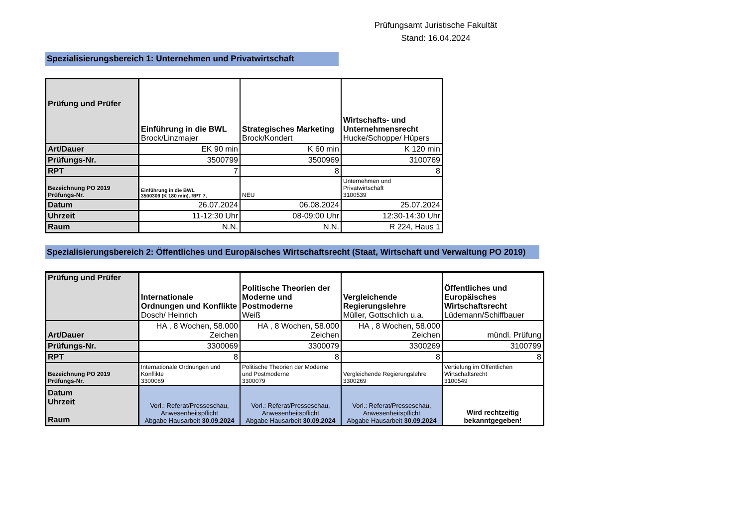Prüfungsamt Juristische Fakultät
Stand: 16.04.2024
Spezialisierungsbereich 1: Unternehmen und Privatwirtschaft
| Prüfung und Prüfer | Einführung in die BWL Brock/Linzmajer | Strategisches Marketing Brock/Kondert | Wirtschafts- und Unternehmensrecht Hucke/Schoppe/ Hüpers |
| Art/Dauer | EK 90 min | K 60 min | K 120 min |
| Prüfungs-Nr. | 3500799 | 3500969 | 3100769 |
| RPT | 7 | 8 | 8 |
| Bezeichnung PO 2019 Prüfungs-Nr. | Einführung in die BWL 3500309 (K 180 min), RPT 7, | NEU | Unternehmen und Privatwirtschaft 3100539 |
| Datum | 26.07.2024 | 06.08.2024 | 25.07.2024 |
| Uhrzeit | 11-12:30 Uhr | 08-09:00 Uhr | 12:30-14:30 Uhr |
| Raum | N.N. | N.N. | R 224, Haus 1 |
Spezialisierungsbereich 2: Öffentliches und Europäisches Wirtschaftsrecht (Staat, Wirtschaft und Verwaltung PO 2019)
| Prüfung und Prüfer | Internationale Ordnungen und Konflikte Dosch/ Heinrich | Politische Theorien der Moderne und Postmoderne Weiß | Vergleichende Regierungslehre Müller, Gottschlich u.a. | Öffentliches und Europäisches Wirtschaftsrecht Lüdemann/Schiffbauer |
| Art/Dauer | HA , 8 Wochen, 58.000 Zeichen | HA , 8 Wochen, 58.000 Zeichen | HA , 8 Wochen, 58.000 Zeichen | mündl. Prüfung |
| Prüfungs-Nr. | 3300069 | 3300079 | 3300269 | 3100799 |
| RPT | 8 | 8 | 8 | 8 |
| Bezeichnung PO 2019 Prüfungs-Nr. | Internationale Ordnungen und Konflikte 3300069 | Politische Theorien der Moderne und Postmoderne 3300079 | Vergleichende Regierungslehre 3300269 | Vertiefung im Öffentlichen Wirtschaftsrecht 3100549 |
| Datum Uhrzeit Raum | Vorl.: Referat/Presseschau, Anwesenheitspflicht Abgabe Hausarbeit 30.09.2024 | Vorl.: Referat/Presseschau, Anwesenheitspflicht Abgabe Hausarbeit 30.09.2024 | Vorl.: Referat/Presseschau, Anwesenheitspflicht Abgabe Hausarbeit 30.09.2024 | Wird rechtzeitig bekanntgegeben! |